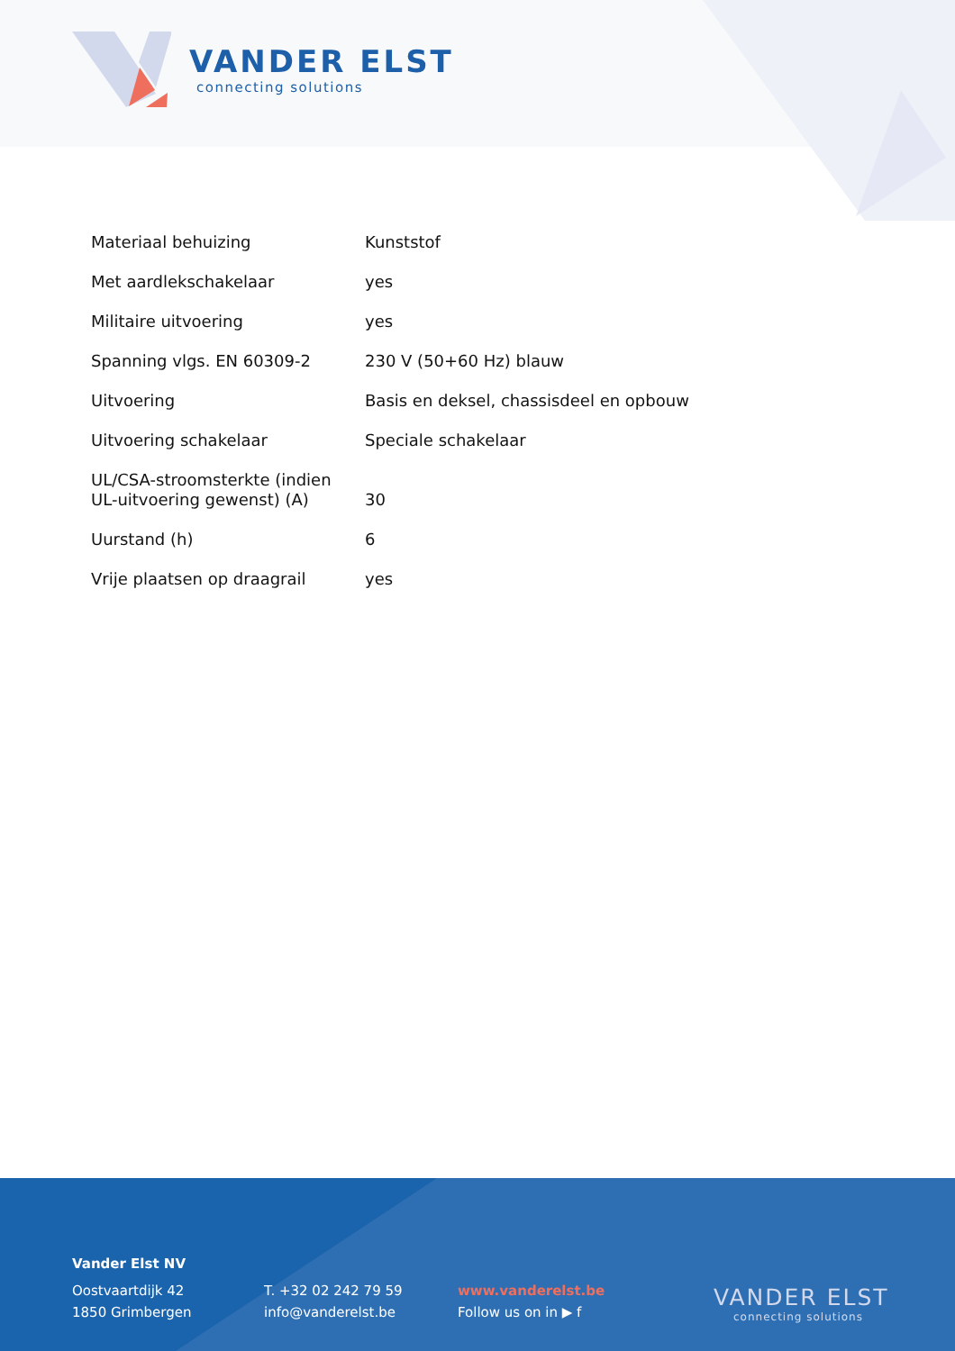VANDER ELST
connecting solutions
| Materiaal behuizing | Kunststof |
| Met aardlekschakelaar | yes |
| Militaire uitvoering | yes |
| Spanning vlgs. EN 60309-2 | 230 V (50+60 Hz) blauw |
| Uitvoering | Basis en deksel, chassisdeel en opbouw |
| Uitvoering schakelaar | Speciale schakelaar |
| UL/CSA-stroomsterkte (indien UL-uitvoering gewenst) (A) | 30 |
| Uurstand (h) | 6 |
| Vrije plaatsen op draagrail | yes |
Vander Elst NV
Oostvaartdijk 42
1850 Grimbergen
T. +32 02 242 79 59
info@vanderelst.be
www.vanderelst.be
Follow us on in ▶ f
VANDER ELST
connecting solutions